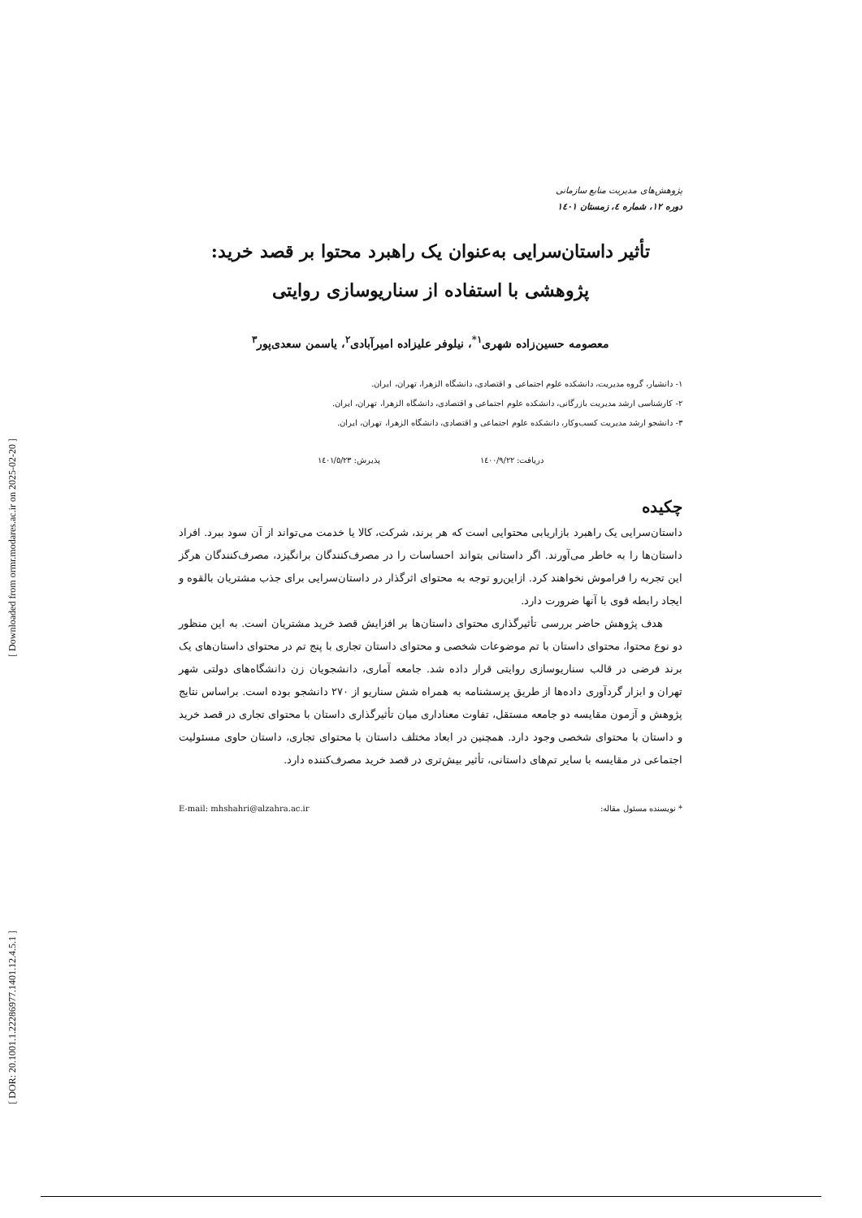[ Downloaded from ormr.modares.ac.ir on 2025-02-20 ]
[ DOR: 20.1001.1.22286977.1401.12.4.5.1 ]
پژوهش‌های مدیریت منابع سازمانی
دوره ۱۲، شماره ٤، زمستان ۱٤۰۱
تأثیر داستان‌سرایی به‌عنوان یک راهبرد محتوا بر قصد خرید:
پژوهشی با استفاده از سناریوسازی روایتی
معصومه حسین‌زاده شهری<sup>۱*</sup>، نیلوفر علیزاده امیرآبادی<sup>۲</sup>، یاسمن سعدی‌پور<sup>۳</sup>
۱- دانشیار، گروه مدیریت، دانشکده علوم اجتماعی و اقتصادی، دانشگاه الزهرا، تهران، ایران.
۲- کارشناسی ارشد مدیریت بازرگانی، دانشکده علوم اجتماعی و اقتصادی، دانشگاه الزهرا، تهران، ایران.
۳- دانشجو ارشد مدیریت کسب‌وکار، دانشکده علوم اجتماعی و اقتصادی، دانشگاه الزهرا، تهران، ایران.
دریافت: ۱٤۰۰/۹/۲۲ پذیرش: ۱٤۰۱/٥/۲۳
چکیده
داستان‌سرایی یک راهبرد بازاریابی محتوایی است که هر برند، شرکت، کالا یا خدمت می‌تواند از آن سود ببرد. افراد داستان‌ها را به خاطر می‌آورند. اگر داستانی بتواند احساسات را در مصرف‌کنندگان برانگیزد، مصرف‌کنندگان هرگز این تجربه را فراموش نخواهند کرد. ازاین‌رو توجه به محتوای اثرگذار در داستان‌سرایی برای جذب مشتریان بالقوه و ایجاد رابطه قوی با آنها ضرورت دارد.
هدف پژوهش حاضر بررسی تأثیرگذاری محتوای داستان‌ها بر افزایش قصد خرید مشتریان است. به این منظور دو نوع محتوا، محتوای داستان با تم موضوعات شخصی و محتوای داستان تجاری با پنج تم در محتوای داستان‌های یک برند فرضی در قالب سناریوسازی روایتی قرار داده شد. جامعه آماری، دانشجویان زن دانشگاه‌های دولتی شهر تهران و ابزار گردآوری داده‌ها از طریق پرسشنامه به همراه شش سناریو از ۲۷۰ دانشجو بوده است. براساس نتایج پژوهش و آزمون مقایسه دو جامعه مستقل، تفاوت معناداری میان تأثیرگذاری داستان با محتوای تجاری در قصد خرید و داستان با محتوای شخصی وجود دارد. همچنین در ابعاد مختلف داستان با محتوای تجاری، داستان حاوی مسئولیت اجتماعی در مقایسه با سایر تم‌های داستانی، تأثیر بیش‌تری در قصد خرید مصرف‌کننده دارد.
* نویسنده مسئول مقاله: E-mail: mhshahri@alzahra.ac.ir